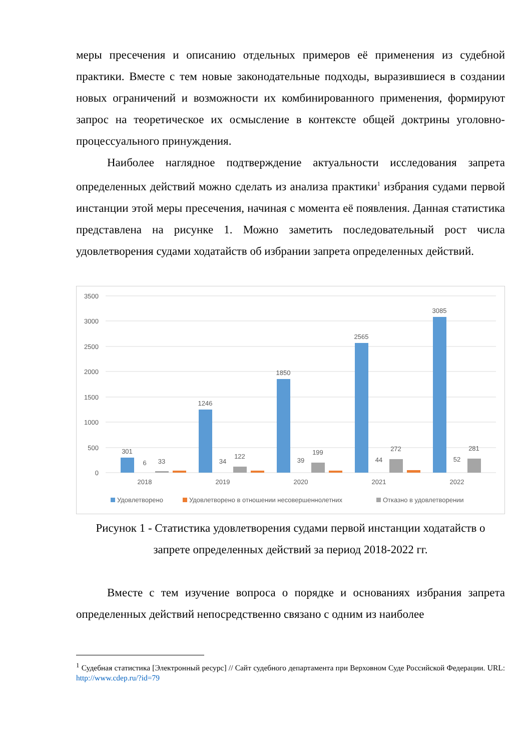меры пресечения и описанию отдельных примеров её применения из судебной практики. Вместе с тем новые законодательные подходы, выразившиеся в создании новых ограничений и возможности их комбинированного применения, формируют запрос на теоретическое их осмысление в контексте общей доктрины уголовно-процессуального принуждения.
Наиболее наглядное подтверждение актуальности исследования запрета определенных действий можно сделать из анализа практики<sup>1</sup> избрания судами первой инстанции этой меры пресечения, начиная с момента её появления. Данная статистика представлена на рисунке 1. Можно заметить последовательный рост числа удовлетворения судами ходатайств об избрании запрета определенных действий.
3500
3000
2500
2000
1500
1000
500
0
301
6
33
1246
34
122
1850
39
199
2565
44
272
3085
52
281
2018
2019
2020
2021
2022
Удовлетворено
Удовлетворено в отношении несовершеннолетних
Отказно в удовлетворении
Рисунок 1 - Статистика удовлетворения судами первой инстанции ходатайств о запрете определенных действий за период 2018-2022 гг.
Вместе с тем изучение вопроса о порядке и основаниях избрания запрета определенных действий непосредственно связано с одним из наиболее
<sup>1</sup> Судебная статистика [Электронный ресурс] // Сайт судебного департамента при Верховном Суде Российской Федерации. URL: http://www.cdep.ru/?id=79